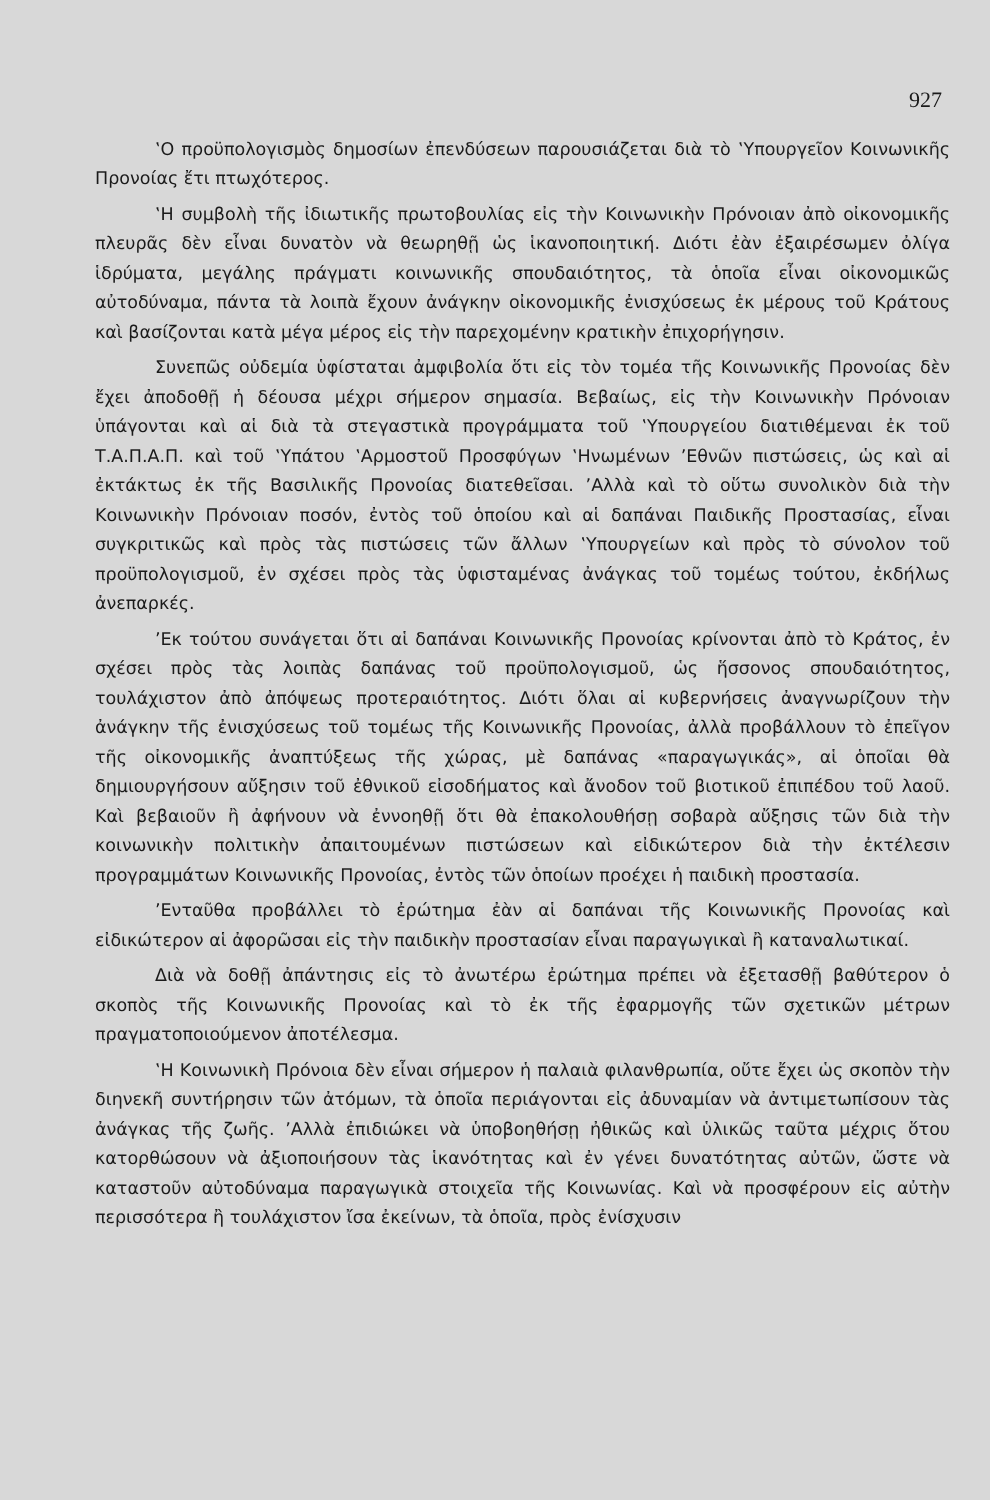927
‛Ο προϋπολογισμὸς δημοσίων ἐπενδύσεων παρουσιάζεται διὰ τὸ ‛Υπουργεῖον Κοινωνικῆς Προνοίας ἔτι πτωχότερος.
‛Η συμβολὴ τῆς ἰδιωτικῆς πρωτοβουλίας εἰς τὴν Κοινωνικὴν Πρόνοιαν ἀπὸ οἰκονομικῆς πλευρᾶς δὲν εἶναι δυνατὸν νὰ θεωρηθῇ ὡς ἱκανοποιητική. Διότι ἐὰν ἐξαιρέσωμεν ὀλίγα ἱδρύματα, μεγάλης πράγματι κοινωνικῆς σπουδαιότητος, τὰ ὁποῖα εἶναι οἰκονομικῶς αὐτοδύναμα, πάντα τὰ λοιπὰ ἔχουν ἀνάγκην οἰκονομικῆς ἐνισχύσεως ἐκ μέρους τοῦ Κράτους καὶ βασίζονται κατὰ μέγα μέρος εἰς τὴν παρεχομένην κρατικὴν ἐπιχορήγησιν.
Συνεπῶς οὐδεμία ὑφίσταται ἀμφιβολία ὅτι εἰς τὸν τομέα τῆς Κοινωνικῆς Προνοίας δὲν ἔχει ἀποδοθῇ ἡ δέουσα μέχρι σήμερον σημασία. Βεβαίως, εἰς τὴν Κοινωνικὴν Πρόνοιαν ὑπάγονται καὶ αἱ διὰ τὰ στεγαστικὰ προγράμματα τοῦ ‛Υπουργείου διατιθέμεναι ἐκ τοῦ Τ.Α.Π.Α.Π. καὶ τοῦ ‛Υπάτου ‛Αρμοστοῦ Προσφύγων ‛Ηνωμένων ’Εθνῶν πιστώσεις, ὡς καὶ αἱ ἐκτάκτως ἐκ τῆς Βασιλικῆς Προνοίας διατεθεῖσαι. ’Αλλὰ καὶ τὸ οὕτω συνολικὸν διὰ τὴν Κοινωνικὴν Πρόνοιαν ποσόν, ἐντὸς τοῦ ὁποίου καὶ αἱ δαπάναι Παιδικῆς Προστασίας, εἶναι συγκριτικῶς καὶ πρὸς τὰς πιστώσεις τῶν ἄλλων ‛Υπουργείων καὶ πρὸς τὸ σύνολον τοῦ προϋπολογισμοῦ, ἐν σχέσει πρὸς τὰς ὑφισταμένας ἀνάγκας τοῦ τομέως τούτου, ἐκδήλως ἀνεπαρκές.
’Εκ τούτου συνάγεται ὅτι αἱ δαπάναι Κοινωνικῆς Προνοίας κρίνονται ἀπὸ τὸ Κράτος, ἐν σχέσει πρὸς τὰς λοιπὰς δαπάνας τοῦ προϋπολογισμοῦ, ὡς ἥσσονος σπουδαιότητος, τουλάχιστον ἀπὸ ἀπόψεως προτεραιότητος. Διότι ὅλαι αἱ κυβερνήσεις ἀναγνωρίζουν τὴν ἀνάγκην τῆς ἐνισχύσεως τοῦ τομέως τῆς Κοινωνικῆς Προνοίας, ἀλλὰ προβάλλουν τὸ ἐπεῖγον τῆς οἰκονομικῆς ἀναπτύξεως τῆς χώρας, μὲ δαπάνας «παραγωγικάς», αἱ ὁποῖαι θὰ δημιουργήσουν αὔξησιν τοῦ ἐθνικοῦ εἰσοδήματος καὶ ἄνοδον τοῦ βιοτικοῦ ἐπιπέδου τοῦ λαοῦ. Καὶ βεβαιοῦν ἢ ἀφήνουν νὰ ἐννοηθῇ ὅτι θὰ ἐπακολουθήσῃ σοβαρὰ αὔξησις τῶν διὰ τὴν κοινωνικὴν πολιτικὴν ἀπαιτουμένων πιστώσεων καὶ εἰδικώτερον διὰ τὴν ἐκτέλεσιν προγραμμάτων Κοινωνικῆς Προνοίας, ἐντὸς τῶν ὁποίων προέχει ἡ παιδικὴ προστασία.
’Ενταῦθα προβάλλει τὸ ἐρώτημα ἐὰν αἱ δαπάναι τῆς Κοινωνικῆς Προνοίας καὶ εἰδικώτερον αἱ ἀφορῶσαι εἰς τὴν παιδικὴν προστασίαν εἶναι παραγωγικαὶ ἢ καταναλωτικαί.
Διὰ νὰ δοθῇ ἀπάντησις εἰς τὸ ἀνωτέρω ἐρώτημα πρέπει νὰ ἐξετασθῇ βαθύτερον ὁ σκοπὸς τῆς Κοινωνικῆς Προνοίας καὶ τὸ ἐκ τῆς ἐφαρμογῆς τῶν σχετικῶν μέτρων πραγματοποιούμενον ἀποτέλεσμα.
‛Η Κοινωνικὴ Πρόνοια δὲν εἶναι σήμερον ἡ παλαιὰ φιλανθρωπία, οὔτε ἔχει ὡς σκοπὸν τὴν διηνεκῆ συντήρησιν τῶν ἀτόμων, τὰ ὁποῖα περιάγονται εἰς ἀδυναμίαν νὰ ἀντιμετωπίσουν τὰς ἀνάγκας τῆς ζωῆς. ’Αλλὰ ἐπιδιώκει νὰ ὑποβοηθήσῃ ἠθικῶς καὶ ὑλικῶς ταῦτα μέχρις ὅτου κατορθώσουν νὰ ἀξιοποιήσουν τὰς ἱκανότητας καὶ ἐν γένει δυνατότητας αὐτῶν, ὥστε νὰ καταστοῦν αὐτοδύναμα παραγωγικὰ στοιχεῖα τῆς Κοινωνίας. Καὶ νὰ προσφέρουν εἰς αὐτὴν περισσότερα ἢ τουλάχιστον ἴσα ἐκείνων, τὰ ὁποῖα, πρὸς ἐνίσχυσιν